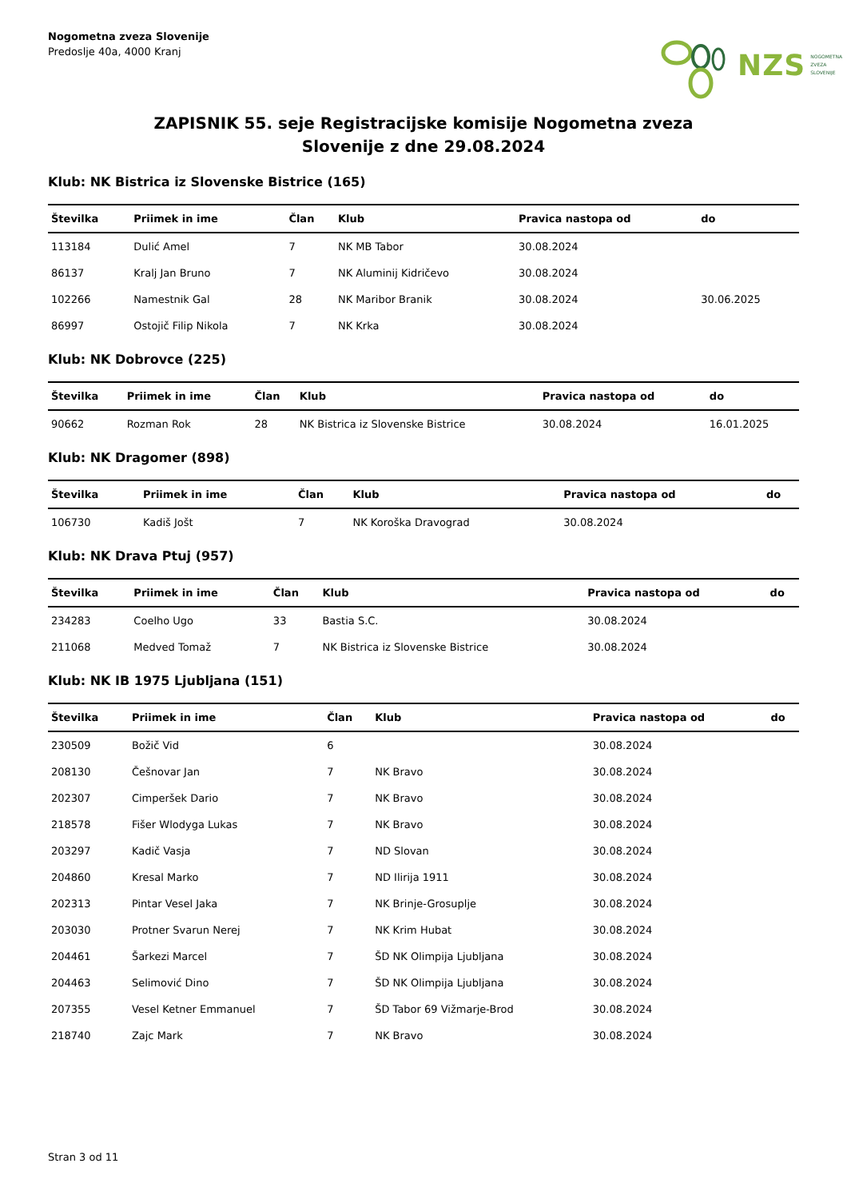Nogometna zveza Slovenije
Predoslje 40a, 4000 Kranj
NZS NOGOMETNA
ZVEZA
SLOVENIJE
ZAPISNIK 55. seje Registracijske komisije Nogometna zveza
Slovenije z dne 29.08.2024
Klub: NK Bistrica iz Slovenske Bistrice (165)
| Številka | Priimek in ime | Član | Klub | Pravica nastopa od | do |
| --- | --- | --- | --- | --- | --- |
| 113184 | Dulić Amel | 7 | NK MB Tabor | 30.08.2024 | |
| 86137 | Kralj Jan Bruno | 7 | NK Aluminij Kidričevo | 30.08.2024 | |
| 102266 | Namestnik Gal | 28 | NK Maribor Branik | 30.08.2024 | 30.06.2025 |
| 86997 | Ostojič Filip Nikola | 7 | NK Krka | 30.08.2024 | |
Klub: NK Dobrovce (225)
| Številka | Priimek in ime | Član | Klub | Pravica nastopa od | do |
| --- | --- | --- | --- | --- | --- |
| 90662 | Rozman Rok | 28 | NK Bistrica iz Slovenske Bistrice | 30.08.2024 | 16.01.2025 |
Klub: NK Dragomer (898)
| Številka | Priimek in ime | Član | Klub | Pravica nastopa od | do |
| --- | --- | --- | --- | --- | --- |
| 106730 | Kadiš Jošt | 7 | NK Koroška Dravograd | 30.08.2024 | |
Klub: NK Drava Ptuj (957)
| Številka | Priimek in ime | Član | Klub | Pravica nastopa od | do |
| --- | --- | --- | --- | --- | --- |
| 234283 | Coelho Ugo | 33 | Bastia S.C. | 30.08.2024 | |
| 211068 | Medved Tomaž | 7 | NK Bistrica iz Slovenske Bistrice | 30.08.2024 | |
Klub: NK IB 1975 Ljubljana (151)
| Številka | Priimek in ime | Član | Klub | Pravica nastopa od | do |
| --- | --- | --- | --- | --- | --- |
| 230509 | Božič Vid | 6 | | 30.08.2024 | |
| 208130 | Češnovar Jan | 7 | NK Bravo | 30.08.2024 | |
| 202307 | Cimperšek Dario | 7 | NK Bravo | 30.08.2024 | |
| 218578 | Fišer Wlodyga Lukas | 7 | NK Bravo | 30.08.2024 | |
| 203297 | Kadič Vasja | 7 | ND Slovan | 30.08.2024 | |
| 204860 | Kresal Marko | 7 | ND Ilirija 1911 | 30.08.2024 | |
| 202313 | Pintar Vesel Jaka | 7 | NK Brinje-Grosuplje | 30.08.2024 | |
| 203030 | Protner Svarun Nerej | 7 | NK Krim Hubat | 30.08.2024 | |
| 204461 | Šarkezi Marcel | 7 | ŠD NK Olimpija Ljubljana | 30.08.2024 | |
| 204463 | Selimović Dino | 7 | ŠD NK Olimpija Ljubljana | 30.08.2024 | |
| 207355 | Vesel Ketner Emmanuel | 7 | ŠD Tabor 69 Vižmarje-Brod | 30.08.2024 | |
| 218740 | Zajc Mark | 7 | NK Bravo | 30.08.2024 | |
Stran 3 od 11